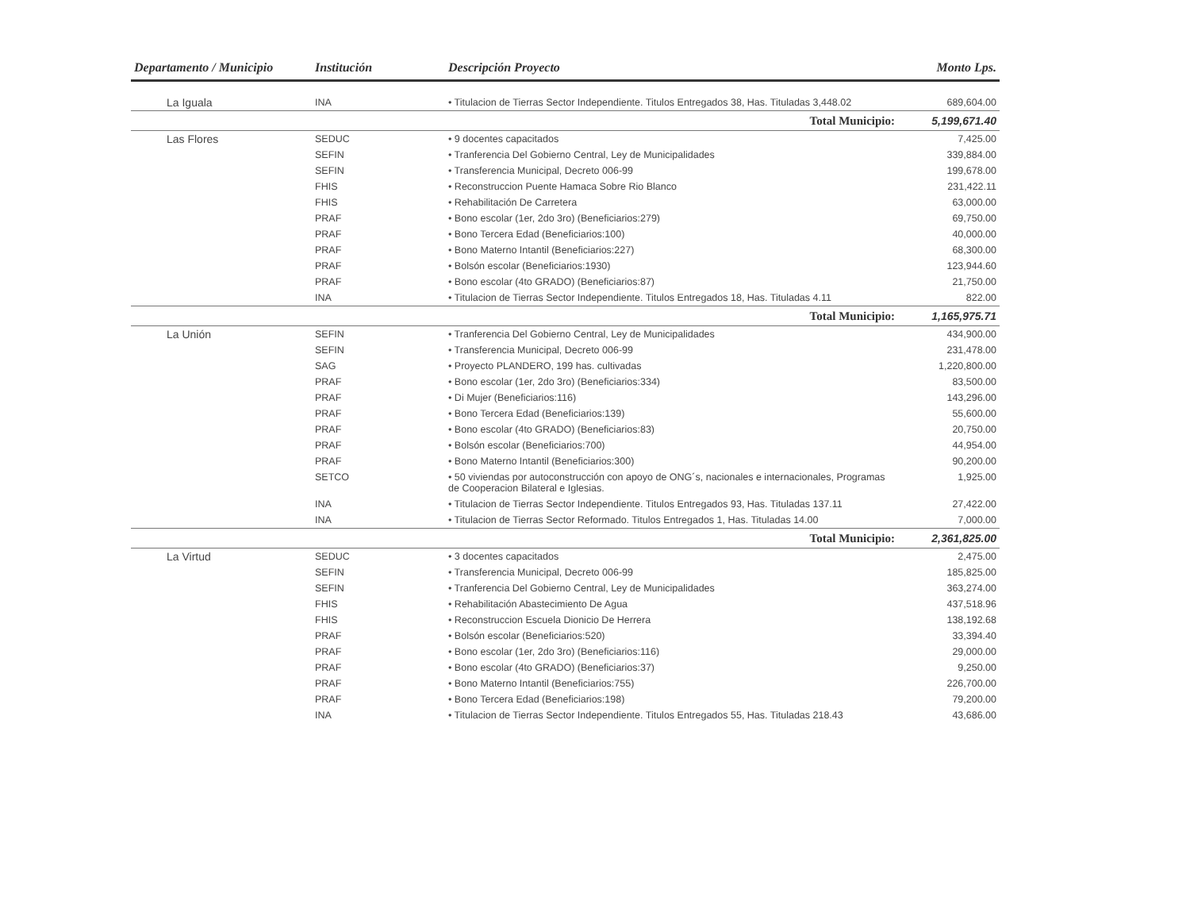| Departamento / Municipio | Institución | Descripción Proyecto | Monto Lps. |
| --- | --- | --- | --- |
| La Iguala | INA | • Titulacion de Tierras Sector Independiente. Titulos Entregados 38, Has. Tituladas 3,448.02 | 689,604.00 |
| Total Municipio: | | | 5,199,671.40 |
| Las Flores | SEDUC | • 9 docentes capacitados | 7,425.00 |
| | SEFIN | • Tranferencia Del Gobierno Central, Ley de Municipalidades | 339,884.00 |
| | SEFIN | • Transferencia Municipal, Decreto 006-99 | 199,678.00 |
| | FHIS | • Reconstruccion Puente Hamaca Sobre Rio Blanco | 231,422.11 |
| | FHIS | • Rehabilitación De Carretera | 63,000.00 |
| | PRAF | • Bono escolar (1er, 2do 3ro) (Beneficiarios:279) | 69,750.00 |
| | PRAF | • Bono Tercera Edad (Beneficiarios:100) | 40,000.00 |
| | PRAF | • Bono Materno Intantil (Beneficiarios:227) | 68,300.00 |
| | PRAF | • Bolsón escolar (Beneficiarios:1930) | 123,944.60 |
| | PRAF | • Bono escolar (4to GRADO) (Beneficiarios:87) | 21,750.00 |
| | INA | • Titulacion de Tierras Sector Independiente. Titulos Entregados 18, Has. Tituladas 4.11 | 822.00 |
| Total Municipio: | | | 1,165,975.71 |
| La Unión | SEFIN | • Tranferencia Del Gobierno Central, Ley de Municipalidades | 434,900.00 |
| | SEFIN | • Transferencia Municipal, Decreto 006-99 | 231,478.00 |
| | SAG | • Proyecto PLANDERO, 199 has. cultivadas | 1,220,800.00 |
| | PRAF | • Bono escolar (1er, 2do 3ro) (Beneficiarios:334) | 83,500.00 |
| | PRAF | • Di Mujer (Beneficiarios:116) | 143,296.00 |
| | PRAF | • Bono Tercera Edad (Beneficiarios:139) | 55,600.00 |
| | PRAF | • Bono escolar (4to GRADO) (Beneficiarios:83) | 20,750.00 |
| | PRAF | • Bolsón escolar (Beneficiarios:700) | 44,954.00 |
| | PRAF | • Bono Materno Intantil (Beneficiarios:300) | 90,200.00 |
| | SETCO | • 50 viviendas por autoconstrucción con apoyo de ONG´s, nacionales e internacionales, Programas de Cooperacion Bilateral e Iglesias. | 1,925.00 |
| | INA | • Titulacion de Tierras Sector Independiente. Titulos Entregados 93, Has. Tituladas 137.11 | 27,422.00 |
| | INA | • Titulacion de Tierras Sector Reformado. Titulos Entregados 1, Has. Tituladas 14.00 | 7,000.00 |
| Total Municipio: | | | 2,361,825.00 |
| La Virtud | SEDUC | • 3 docentes capacitados | 2,475.00 |
| | SEFIN | • Transferencia Municipal, Decreto 006-99 | 185,825.00 |
| | SEFIN | • Tranferencia Del Gobierno Central, Ley de Municipalidades | 363,274.00 |
| | FHIS | • Rehabilitación Abastecimiento De Agua | 437,518.96 |
| | FHIS | • Reconstruccion Escuela Dionicio De Herrera | 138,192.68 |
| | PRAF | • Bolsón escolar (Beneficiarios:520) | 33,394.40 |
| | PRAF | • Bono escolar (1er, 2do 3ro) (Beneficiarios:116) | 29,000.00 |
| | PRAF | • Bono escolar (4to GRADO) (Beneficiarios:37) | 9,250.00 |
| | PRAF | • Bono Materno Intantil (Beneficiarios:755) | 226,700.00 |
| | PRAF | • Bono Tercera Edad (Beneficiarios:198) | 79,200.00 |
| | INA | • Titulacion de Tierras Sector Independiente. Titulos Entregados 55, Has. Tituladas 218.43 | 43,686.00 |